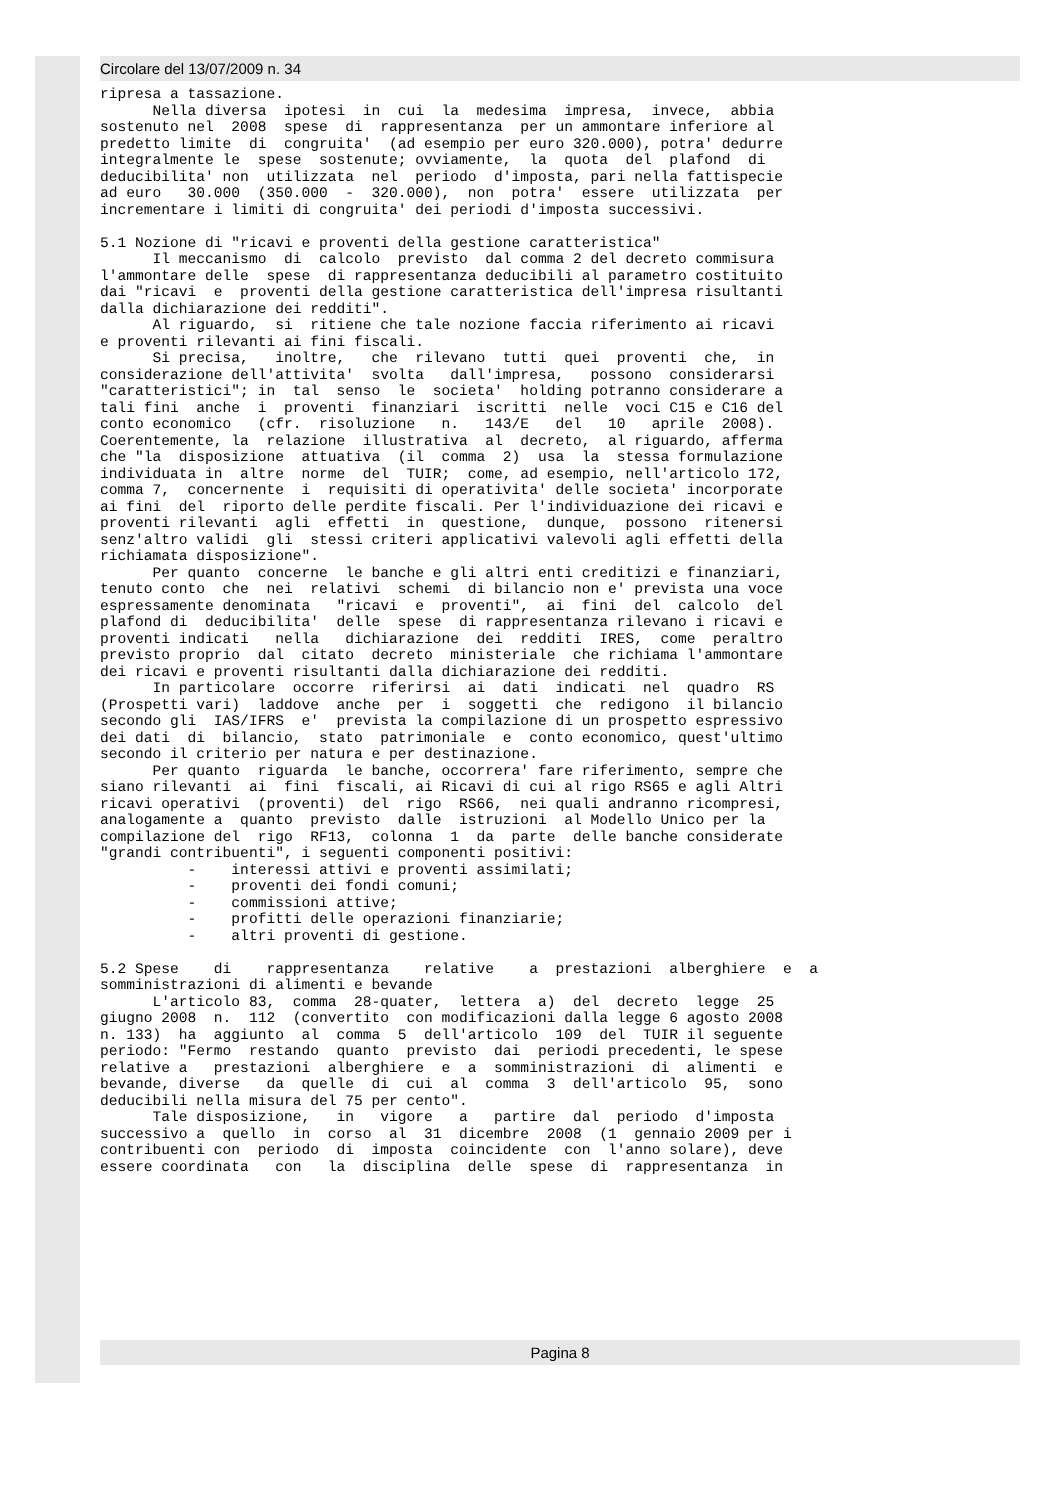Circolare del 13/07/2009 n. 34
ripresa a tassazione. Nella diversa ipotesi in cui la medesima impresa, invece, abbia sostenuto nel 2008 spese di rappresentanza per un ammontare inferiore al predetto limite di congruita' (ad esempio per euro 320.000), potra' dedurre integralmente le spese sostenute; ovviamente, la quota del plafond di deducibilita' non utilizzata nel periodo d'imposta, pari nella fattispecie ad euro 30.000 (350.000 - 320.000), non potra' essere utilizzata per incrementare i limiti di congruita' dei periodi d'imposta successivi. 5.1 Nozione di "ricavi e proventi della gestione caratteristica" Il meccanismo di calcolo previsto dal comma 2 del decreto commisura l'ammontare delle spese di rappresentanza deducibili al parametro costituito dai "ricavi e proventi della gestione caratteristica dell'impresa risultanti dalla dichiarazione dei redditi". Al riguardo, si ritiene che tale nozione faccia riferimento ai ricavi e proventi rilevanti ai fini fiscali. Si precisa, inoltre, che rilevano tutti quei proventi che, in considerazione dell'attivita' svolta dall'impresa, possono considerarsi "caratteristici"; in tal senso le societa' holding potranno considerare a tali fini anche i proventi finanziari iscritti nelle voci C15 e C16 del conto economico (cfr. risoluzione n. 143/E del 10 aprile 2008). Coerentemente, la relazione illustrativa al decreto, al riguardo, afferma che "la disposizione attuativa (il comma 2) usa la stessa formulazione individuata in altre norme del TUIR; come, ad esempio, nell'articolo 172, comma 7, concernente i requisiti di operativita' delle societa' incorporate ai fini del riporto delle perdite fiscali. Per l'individuazione dei ricavi e proventi rilevanti agli effetti in questione, dunque, possono ritenersi senz'altro validi gli stessi criteri applicativi valevoli agli effetti della richiamata disposizione". Per quanto concerne le banche e gli altri enti creditizi e finanziari, tenuto conto che nei relativi schemi di bilancio non e' prevista una voce espressamente denominata "ricavi e proventi", ai fini del calcolo del plafond di deducibilita' delle spese di rappresentanza rilevano i ricavi e proventi indicati nella dichiarazione dei redditi IRES, come peraltro previsto proprio dal citato decreto ministeriale che richiama l'ammontare dei ricavi e proventi risultanti dalla dichiarazione dei redditi. In particolare occorre riferirsi ai dati indicati nel quadro RS (Prospetti vari) laddove anche per i soggetti che redigono il bilancio secondo gli IAS/IFRS e' prevista la compilazione di un prospetto espressivo dei dati di bilancio, stato patrimoniale e conto economico, quest'ultimo secondo il criterio per natura e per destinazione. Per quanto riguarda le banche, occorrera' fare riferimento, sempre che siano rilevanti ai fini fiscali, ai Ricavi di cui al rigo RS65 e agli Altri ricavi operativi (proventi) del rigo RS66, nei quali andranno ricompresi, analogamente a quanto previsto dalle istruzioni al Modello Unico per la compilazione del rigo RF13, colonna 1 da parte delle banche considerate "grandi contribuenti", i seguenti componenti positivi: - interessi attivi e proventi assimilati; - proventi dei fondi comuni; - commissioni attive; - profitti delle operazioni finanziarie; - altri proventi di gestione. 5.2 Spese di rappresentanza relative a prestazioni alberghiere e a somministrazioni di alimenti e bevande L'articolo 83, comma 28-quater, lettera a) del decreto legge 25 giugno 2008 n. 112 (convertito con modificazioni dalla legge 6 agosto 2008 n. 133) ha aggiunto al comma 5 dell'articolo 109 del TUIR il seguente periodo: "Fermo restando quanto previsto dai periodi precedenti, le spese relative a prestazioni alberghiere e a somministrazioni di alimenti e bevande, diverse da quelle di cui al comma 3 dell'articolo 95, sono deducibili nella misura del 75 per cento". Tale disposizione, in vigore a partire dal periodo d'imposta successivo a quello in corso al 31 dicembre 2008 (1 gennaio 2009 per i contribuenti con periodo di imposta coincidente con l'anno solare), deve essere coordinata con la disciplina delle spese di rappresentanza in
Pagina 8